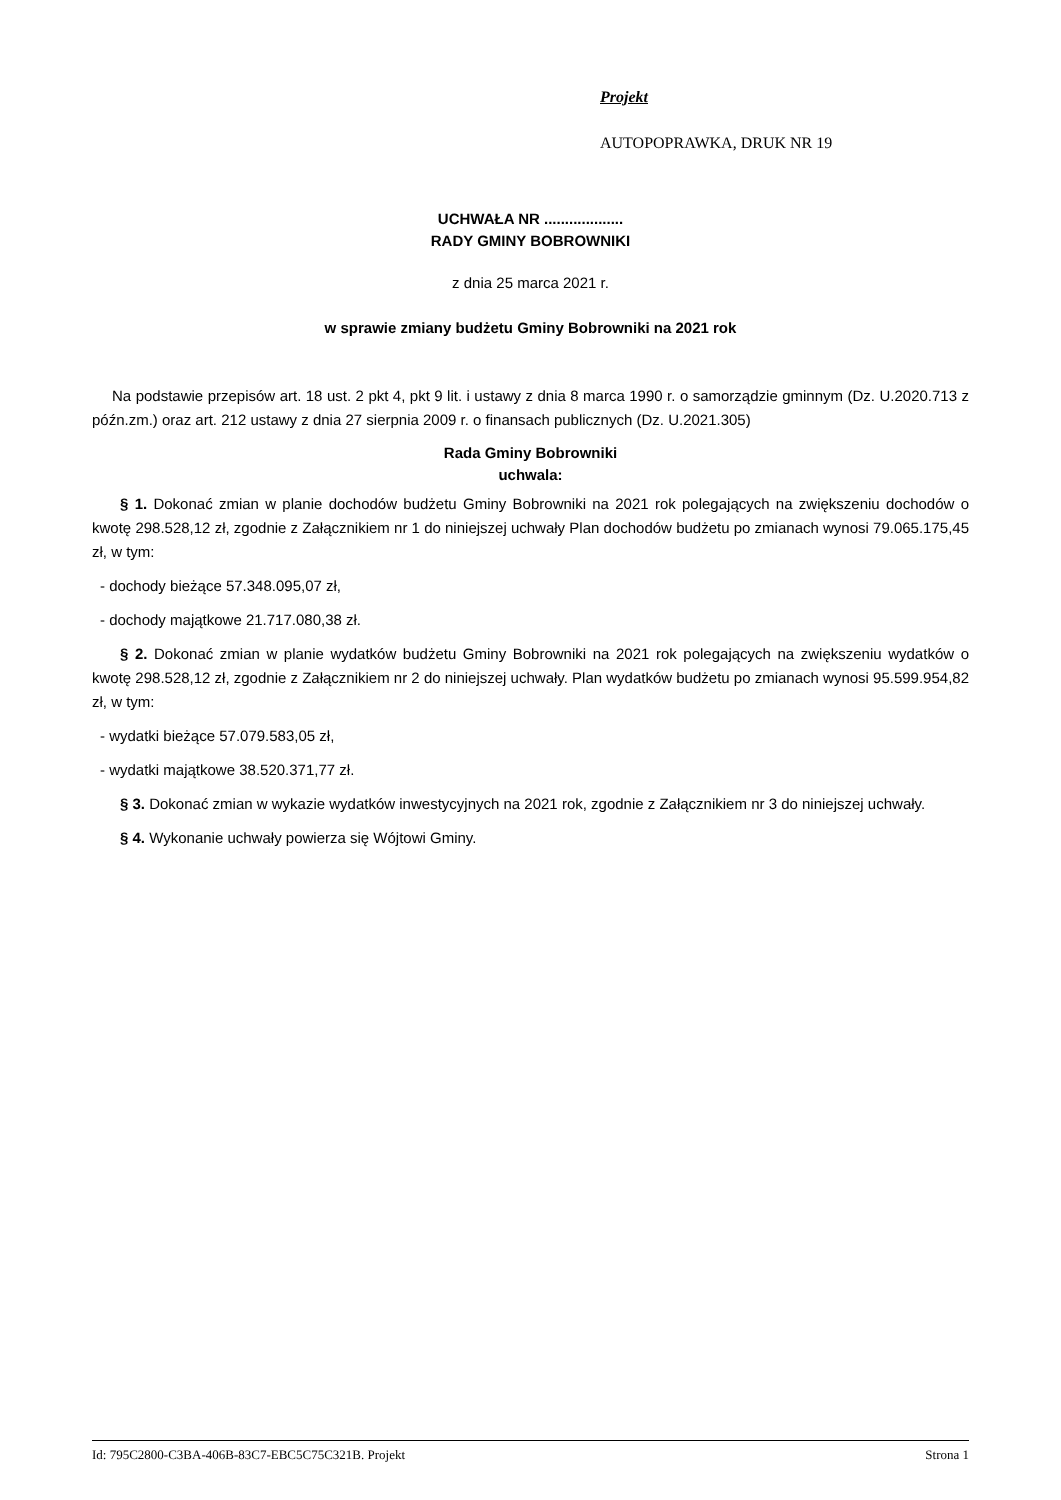Projekt
AUTOPOPRAWKA, DRUK NR 19
UCHWAŁA NR ...................
RADY GMINY BOBROWNIKI
z dnia 25 marca 2021 r.
w sprawie zmiany budżetu Gminy Bobrowniki na 2021 rok
Na podstawie przepisów art. 18 ust. 2 pkt 4, pkt 9 lit. i ustawy z dnia 8 marca 1990 r. o samorządzie gminnym (Dz. U.2020.713 z późn.zm.) oraz art. 212 ustawy z dnia 27 sierpnia 2009 r. o finansach publicznych (Dz. U.2021.305)
Rada Gminy Bobrowniki
uchwala:
§ 1. Dokonać zmian w planie dochodów budżetu Gminy Bobrowniki na 2021 rok polegających na zwiększeniu dochodów o kwotę 298.528,12 zł, zgodnie z Załącznikiem nr 1 do niniejszej uchwały Plan dochodów budżetu po zmianach wynosi 79.065.175,45 zł, w tym:
- dochody bieżące 57.348.095,07 zł,
- dochody majątkowe 21.717.080,38 zł.
§ 2. Dokonać zmian w planie wydatków budżetu Gminy Bobrowniki na 2021 rok polegających na zwiększeniu wydatków o kwotę 298.528,12 zł, zgodnie z Załącznikiem nr 2 do niniejszej uchwały. Plan wydatków budżetu po zmianach wynosi 95.599.954,82 zł, w tym:
- wydatki bieżące 57.079.583,05 zł,
- wydatki majątkowe 38.520.371,77 zł.
§ 3. Dokonać zmian w wykazie wydatków inwestycyjnych na 2021 rok, zgodnie z Załącznikiem nr 3 do niniejszej uchwały.
§ 4. Wykonanie uchwały powierza się Wójtowi Gminy.
Id: 795C2800-C3BA-406B-83C7-EBC5C75C321B. Projekt Strona 1